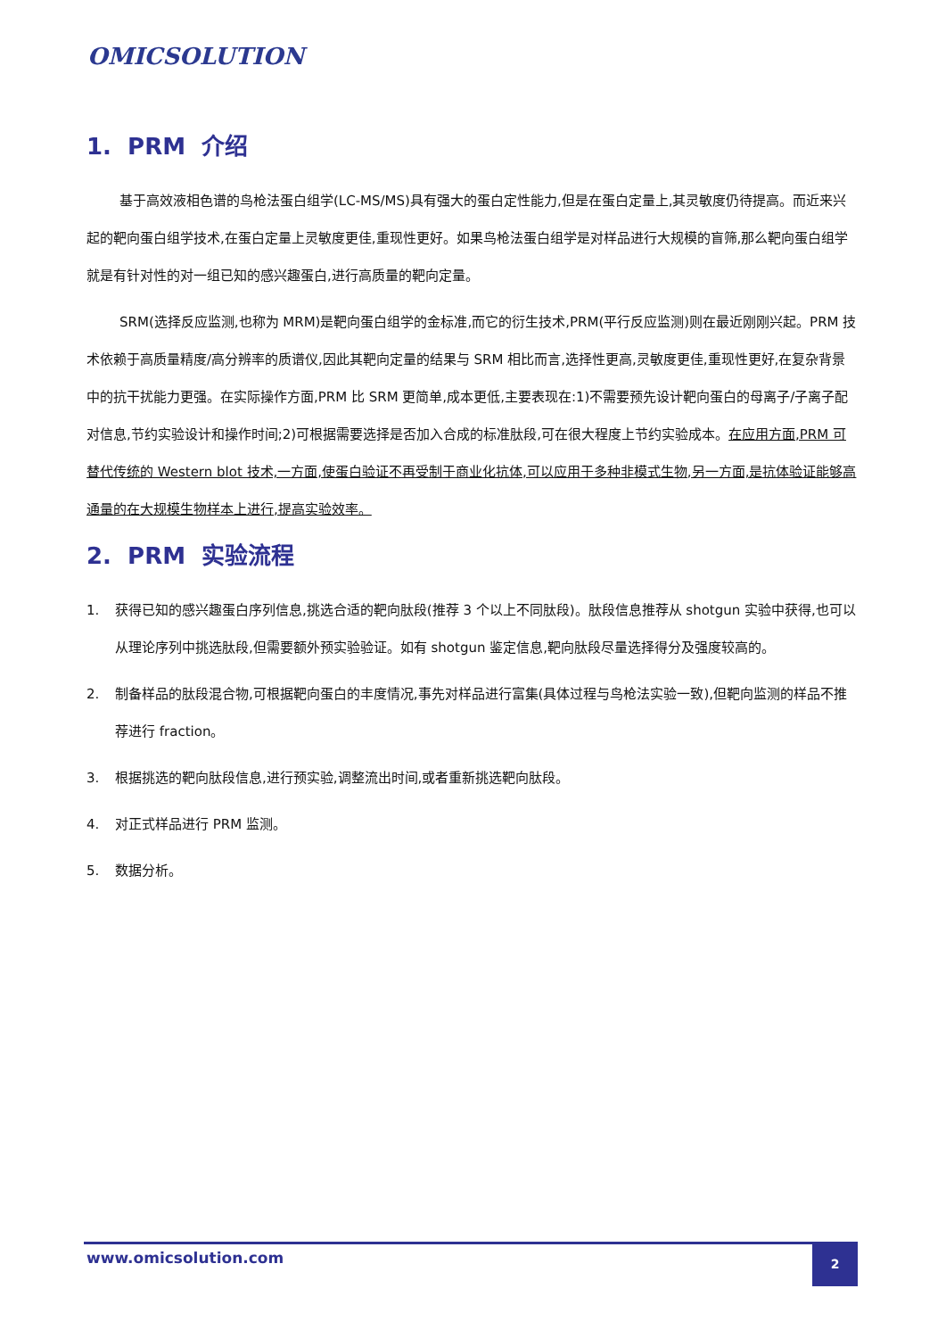OMICSOLUTION
1. PRM 介绍
基于高效液相色谱的鸟枪法蛋白组学(LC-MS/MS)具有强大的蛋白定性能力,但是在蛋白定量上,其灵敏度仍待提高。而近来兴起的靶向蛋白组学技术,在蛋白定量上灵敏度更佳,重现性更好。如果鸟枪法蛋白组学是对样品进行大规模的盲筛,那么靶向蛋白组学就是有针对性的对一组已知的感兴趣蛋白,进行高质量的靶向定量。
SRM(选择反应监测,也称为 MRM)是靶向蛋白组学的金标准,而它的衍生技术,PRM(平行反应监测)则在最近刚刚兴起。PRM 技术依赖于高质量精度/高分辨率的质谱仪,因此其靶向定量的结果与 SRM 相比而言,选择性更高,灵敏度更佳,重现性更好,在复杂背景中的抗干扰能力更强。在实际操作方面,PRM 比 SRM 更简单,成本更低,主要表现在:1)不需要预先设计靶向蛋白的母离子/子离子配对信息,节约实验设计和操作时间;2)可根据需要选择是否加入合成的标准肽段,可在很大程度上节约实验成本。在应用方面,PRM 可替代传统的 Western blot 技术,一方面,使蛋白验证不再受制于商业化抗体,可以应用于多种非模式生物,另一方面,是抗体验证能够高通量的在大规模生物样本上进行,提高实验效率。
2. PRM 实验流程
1. 获得已知的感兴趣蛋白序列信息,挑选合适的靶向肽段(推荐 3 个以上不同肽段)。肽段信息推荐从 shotgun 实验中获得,也可以从理论序列中挑选肽段,但需要额外预实验验证。如有 shotgun 鉴定信息,靶向肽段尽量选择得分及强度较高的。
2. 制备样品的肽段混合物,可根据靶向蛋白的丰度情况,事先对样品进行富集(具体过程与鸟枪法实验一致),但靶向监测的样品不推荐进行 fraction。
3. 根据挑选的靶向肽段信息,进行预实验,调整流出时间,或者重新挑选靶向肽段。
4. 对正式样品进行 PRM 监测。
5. 数据分析。
www.omicsolution.com 2